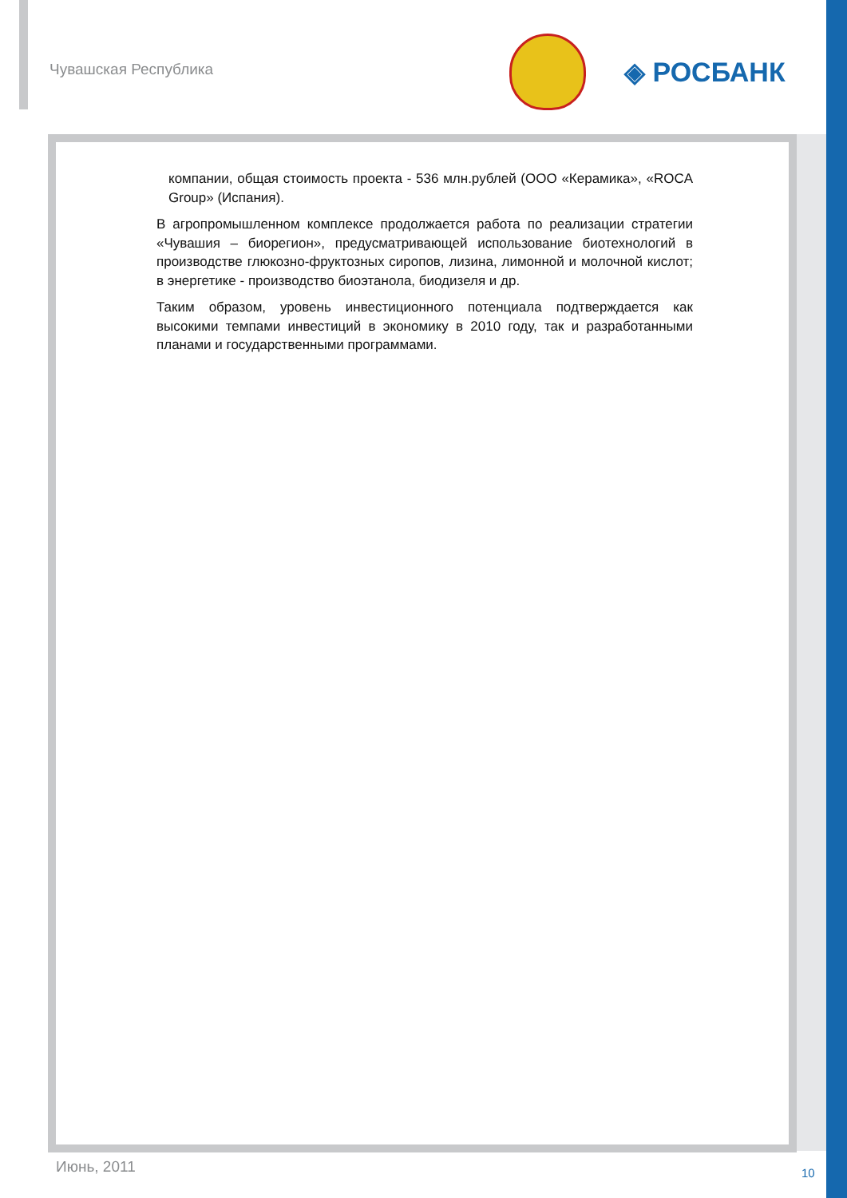Чувашская Республика
◈ РОСБАНК
компании, общая стоимость проекта - 536 млн.рублей (ООО «Керамика», «ROCA Group» (Испания).
В агропромышленном комплексе продолжается работа по реализации стратегии «Чувашия – биорегион», предусматривающей использование биотехнологий в производстве глюкозно-фруктозных сиропов, лизина, лимонной и молочной кислот; в энергетике - производство биоэтанола, биодизеля и др.
Таким образом, уровень инвестиционного потенциала подтверждается как высокими темпами инвестиций в экономику в 2010 году, так и разработанными планами и государственными программами.
Июнь, 2011 10